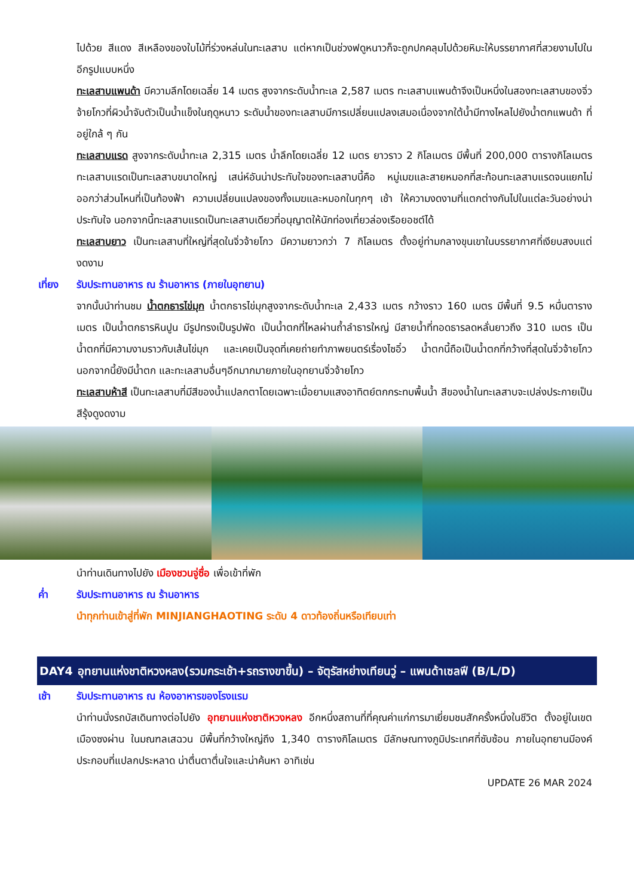ไปด้วย สีแดง สีเหลืองของใบไม้ที่ร่วงหล่นในทะเลสาบ แต่หากเป็นช่วงฟดูหนาวก็จะถูกปกคลุมไปด้วยหิมะให้บรรยากาศที่สวยงามไปในอีกรูปแบบหนึ่ง
ทะเลสาบแพนด้า มีความลึกโดยเฉลี่ย 14 เมตร สูงจากระดับน้ำทะเล 2,587 เมตร ทะเลสาบแพนด้าจึงเป็นหนึ่งในสองทะเลสาบของจิ่วจ้ายโกวที่ผิวน้ำจับตัวเป็นน้ำแข็งในฤดูหนาว ระดับน้ำของทะเลสาบมีการเปลี่ยนแปลงเสมอเนื่องจากใต้น้ำมีทางไหลไปยังน้ำตกแพนด้า ที่อยู่ใกล้ ๆ กัน
ทะเลสาบแรด สูงจากระดับน้ำทะเล 2,315 เมตร น้ำลึกโดยเฉลี่ย 12 เมตร ยาวราว 2 กิโลเมตร มีพื้นที่ 200,000 ตารางกิโลเมตร ทะเลสาบแรดเป็นทะเลสาบขนาดใหญ่ เสน่ห์อันน่าประทับใจของทะเลสาบนี้คือ หมู่เมฆและสายหมอกที่สะท้อนทะเลสาบแรดจนแยกไม่ออกว่าส่วนไหนที่เป็นท้องฟ้า ความเปลี่ยนแปลงของทั้งเมฆและหมอกในทุกๆ เช้า ให้ความงดงามที่แตกต่างกันไปในแต่ละวันอย่างน่าประทับใจ นอกจากนี้ทะเลสาบแรดเป็นทะเลสาบเดียวที่อนุญาตให้นักท่องเที่ยวล่องเรือยอชต์ได้
ทะเลสาบยาว เป็นทะเลสาบที่ใหญ่ที่สุดในจิ่วจ้ายโกว มีความยาวกว่า 7 กิโลเมตร ตั้งอยู่ท่ามกลางขุนเขาในบรรยากาศที่เงียบสงบแต่งดงาม
เที่ยง รับประทานอาหาร ณ ร้านอาหาร (ภายในอุทยาน)
จากนั้นนำท่านชม น้ำตกธารไข่มุก น้ำตกธารไข่มุกสูงจากระดับน้ำทะเล 2,433 เมตร กว้างราว 160 เมตร มีพื้นที่ 9.5 หมื่นตารางเมตร เป็นน้ำตกธารหินปูน มีรูปทรงเป็นรูปพัด เป็นน้ำตกที่ไหลผ่านถ้ำลำธารใหญ่ มีสายน้ำที่ทอดธารลดหลั่นยาวถึง 310 เมตร เป็นน้ำตกที่มีความงามราวกับเส้นไข่มุก และเคยเป็นจุดที่เคยถ่ายทำภาพยนตร์เรื่องไซอิ๋ว น้ำตกนี้ถือเป็นน้ำตกที่กว้างที่สุดในจิ่วจ้ายโกว นอกจากนี้ยังมีน้ำตก และทะเลสาบอื่นๆอีกมากมายภายในอุทยานจิ่วจ้ายโกว
ทะเลสาบห้าสี เป็นทะเลสาบที่มีสีของน้ำแปลกตาโดยเฉพาะเมื่อยามแสงอาทิตย์ตกกระทบพื้นน้ำ สีของน้ำในทะเลสาบจะเปล่งประกายเป็นสีรุ้งดูงดงาม
นำท่านเดินทางไปยัง เมืองชวนจู่ซื่อ เพื่อเข้าที่พัก
ค่ำ รับประทานอาหาร ณ ร้านอาหาร
นำทุกท่านเข้าสู่ที่พัก MINJIANGHAOTING ระดับ 4 ดาวท้องถิ่นหรือเทียบเท่า
DAY4 อุทยานแห่งชาติหวงหลง(รวมกระเช้า+รถรางขาขึ้น) – จัตุรัสหย่างเทียนวู่ – แพนด้าเซลฟี (B/L/D)
เช้า รับประทานอาหาร ณ ห้องอาหารของโรงแรม
นำท่านนั่งรถบัสเดินทางต่อไปยัง อุทยานแห่งชาติหวงหลง อีกหนึ่งสถานที่ที่คุณค่าแก่การมาเยี่ยมชมสักครั้งหนึ่งในชีวิต ตั้งอยู่ในเขตเมืองซงผ่าน ในมณฑลเสฉวน มีพื้นที่กว้างใหญ่ถึง 1,340 ตารางกิโลเมตร มีลักษณทางภูมิประเทศที่ซับซ้อน ภายในอุทยานมีองค์ประกอบที่แปลกประหลาด น่าตื่นตาตื่นใจและน่าค้นหา อาทิเช่น
UPDATE 26 MAR 2024